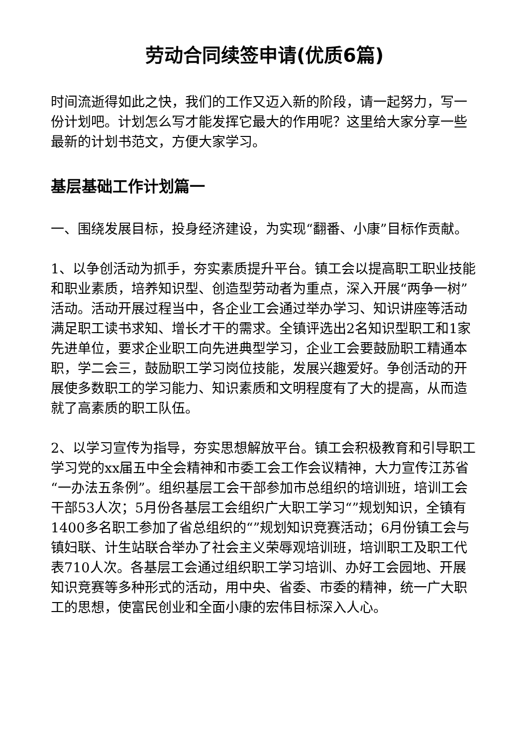劳动合同续签申请(优质6篇)
时间流逝得如此之快，我们的工作又迈入新的阶段，请一起努力，写一份计划吧。计划怎么写才能发挥它最大的作用呢？这里给大家分享一些最新的计划书范文，方便大家学习。
基层基础工作计划篇一
一、围绕发展目标，投身经济建设，为实现“翻番、小康”目标作贡献。
1、以争创活动为抓手，夯实素质提升平台。镇工会以提高职工职业技能和职业素质，培养知识型、创造型劳动者为重点，深入开展“两争一树”活动。活动开展过程当中，各企业工会通过举办学习、知识讲座等活动满足职工读书求知、增长才干的需求。全镇评选出2名知识型职工和1家先进单位，要求企业职工向先进典型学习，企业工会要鼓励职工精通本职，学二会三，鼓励职工学习岗位技能，发展兴趣爱好。争创活动的开展使多数职工的学习能力、知识素质和文明程度有了大的提高，从而造就了高素质的职工队伍。
2、以学习宣传为指导，夯实思想解放平台。镇工会积极教育和引导职工学习党的xx届五中全会精神和市委工会工作会议精神，大力宣传江苏省“一办法五条例”。组织基层工会干部参加市总组织的培训班，培训工会干部53人次；5月份各基层工会组织广大职工学习“”规划知识，全镇有1400多名职工参加了省总组织的“”规划知识竞赛活动；6月份镇工会与镇妇联、计生站联合举办了社会主义荣辱观培训班，培训职工及职工代表710人次。各基层工会通过组织职工学习培训、办好工会园地、开展知识竞赛等多种形式的活动，用中央、省委、市委的精神，统一广大职工的思想，使富民创业和全面小康的宏伟目标深入人心。